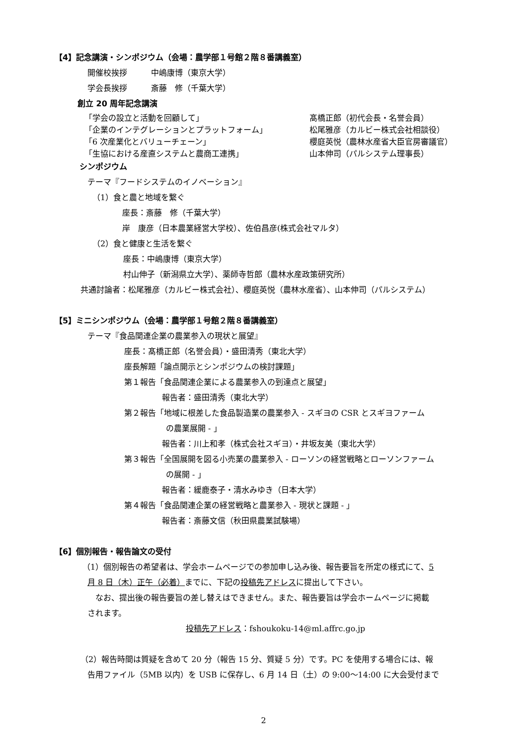【4】記念講演・シンポジウム（会場：農学部１号館２階８番講義室）
開催校挨拶　　　中嶋康博（東京大学）
学会長挨拶　　　斎藤　修（千葉大学）
創立 20 周年記念講演
「学会の設立と活動を回顧して」 髙橋正郎（初代会長・名誉会員）
「企業のインテグレーションとプラットフォーム」 松尾雅彦（カルビー株式会社相談役）
「6 次産業化とバリューチェーン」 櫻庭英悦（農林水産省大臣官房審議官）
「生協における産直システムと農商工連携」 山本伸司（パルシステム理事長）
シンポジウム
テーマ『フードシステムのイノベーション』
（1）食と農と地域を繋ぐ
座長：斎藤　修（千葉大学）
岸　康彦（日本農業経営大学校）、佐伯昌彦(株式会社マルタ）
（2）食と健康と生活を繋ぐ
座長：中嶋康博（東京大学）
村山伸子（新潟県立大学）、薬師寺哲郎（農林水産政策研究所）
共通討論者：松尾雅彦（カルビー株式会社）、櫻庭英悦（農林水産省）、山本伸司（パルシステム）
【5】ミニシンポジウム（会場：農学部１号館２階８番講義室）
テーマ『食品関連企業の農業参入の現状と展望』
座長：髙橋正郎（名誉会員）・盛田清秀（東北大学）
座長解題「論点開示とシンポジウムの検討課題」
第１報告「食品関連企業による農業参入の到達点と展望」
報告者：盛田清秀（東北大学）
第２報告「地域に根差した食品製造業の農業参入 - スギヨの CSR とスギヨファーム
の農業展開 - 」
報告者：川上和孝（株式会社スギヨ）・井坂友美（東北大学）
第３報告「全国展開を図る小売業の農業参入 - ローソンの経営戦略とローソンファーム
の展開 - 」
報告者：緩鹿泰子・清水みゆき（日本大学）
第４報告「食品関連企業の経営戦略と農業参入 - 現状と課題 - 」
報告者：斎藤文信（秋田県農業試験場）
【6】個別報告・報告論文の受付
（1）個別報告の希望者は、学会ホームページでの参加申し込み後、報告要旨を所定の様式にて、5
月 8 日（木）正午（必着）までに、下記の投稿先アドレスに提出して下さい。
なお、提出後の報告要旨の差し替えはできません。また、報告要旨は学会ホームページに掲載
されます。
投稿先アドレス：fshoukoku-14@ml.affrc.go.jp
（2）報告時間は質疑を含めて 20 分（報告 15 分、質疑 5 分）です。PC を使用する場合には、報
告用ファイル（5MB 以内）を USB に保存し、6 月 14 日（土）の 9:00～14:00 に大会受付まで
2